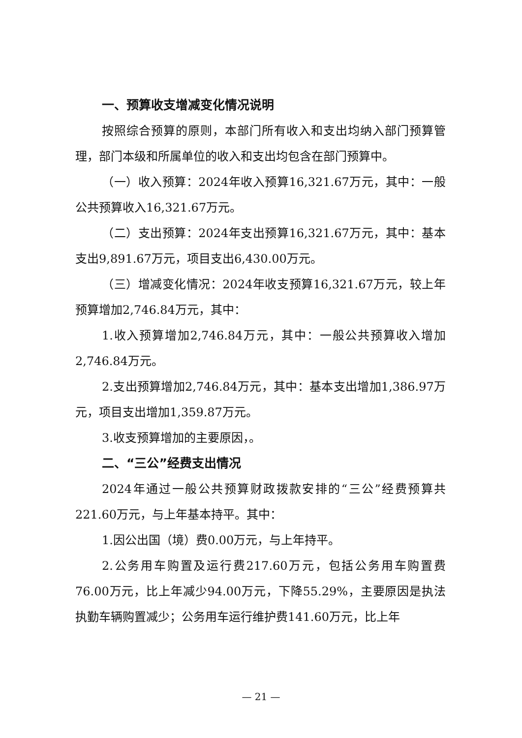一、预算收支增减变化情况说明
按照综合预算的原则，本部门所有收入和支出均纳入部门预算管理，部门本级和所属单位的收入和支出均包含在部门预算中。
（一）收入预算：2024年收入预算16,321.67万元，其中：一般公共预算收入16,321.67万元。
（二）支出预算：2024年支出预算16,321.67万元，其中：基本支出9,891.67万元，项目支出6,430.00万元。
（三）增减变化情况：2024年收支预算16,321.67万元，较上年预算增加2,746.84万元，其中：
1.收入预算增加2,746.84万元，其中：一般公共预算收入增加2,746.84万元。
2.支出预算增加2,746.84万元，其中：基本支出增加1,386.97万元，项目支出增加1,359.87万元。
3.收支预算增加的主要原因，。
二、“三公”经费支出情况
2024年通过一般公共预算财政拨款安排的“三公”经费预算共221.60万元，与上年基本持平。其中：
1.因公出国（境）费0.00万元，与上年持平。
2.公务用车购置及运行费217.60万元，包括公务用车购置费76.00万元，比上年减少94.00万元，下降55.29%，主要原因是执法执勤车辆购置减少；公务用车运行维护费141.60万元，比上年
— 21 —